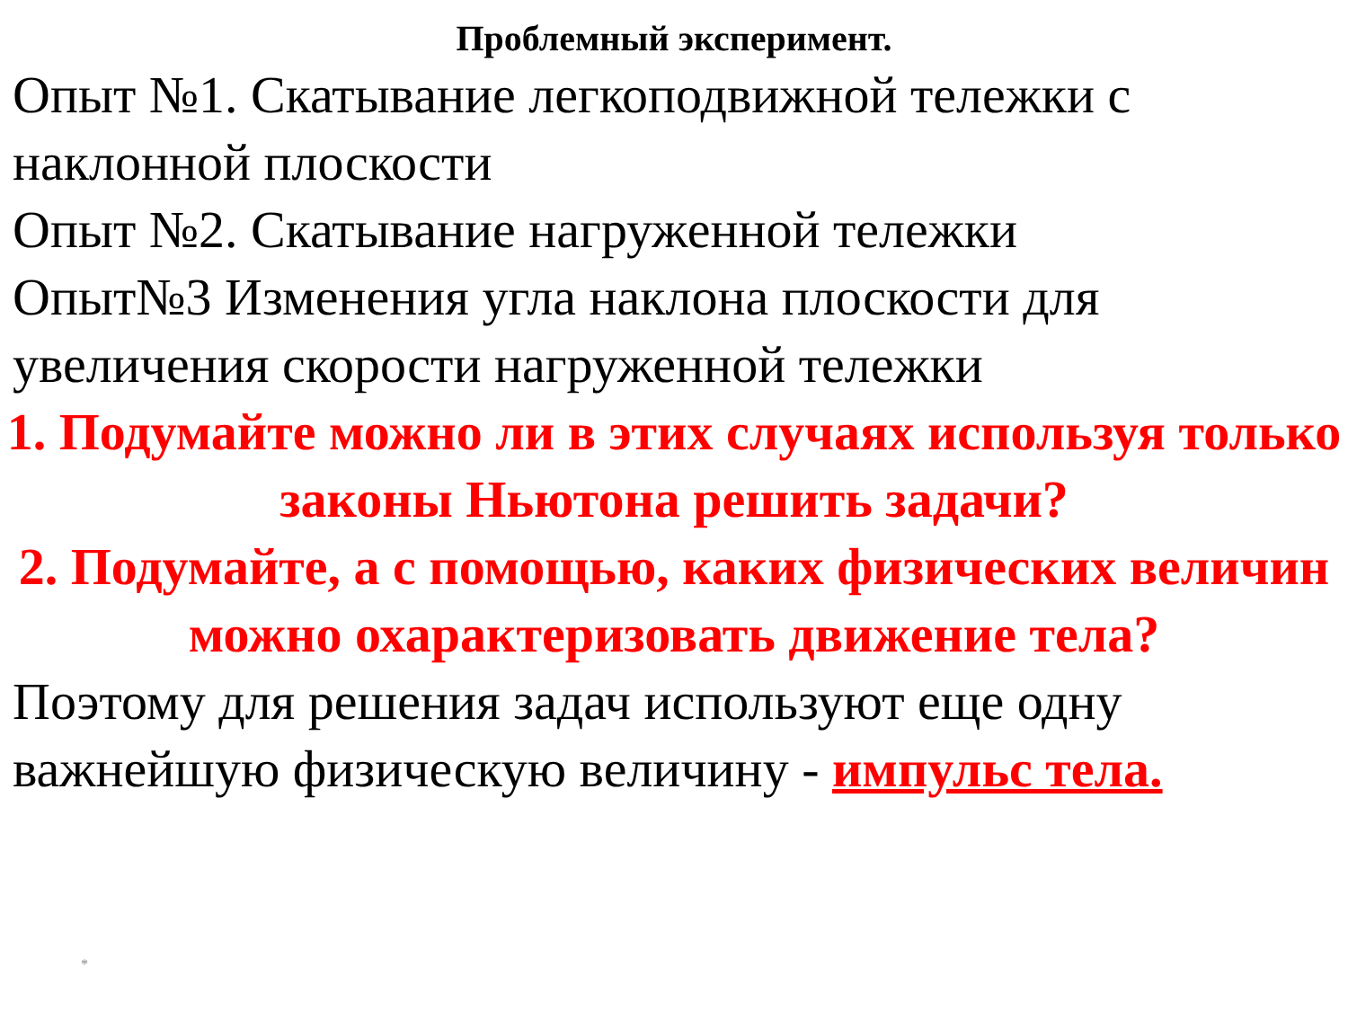Проблемный эксперимент.
Опыт №1. Скатывание легкоподвижной тележки с наклонной плоскости
Опыт №2. Скатывание нагруженной тележки
Опыт№3 Изменения угла наклона плоскости для увеличения скорости нагруженной тележки
1. Подумайте можно ли в этих случаях используя только законы Ньютона решить задачи?
2. Подумайте, а с помощью, каких физических величин можно охарактеризовать движение тела?
Поэтому для решения задач используют еще одну важнейшую физическую величину - импульс тела.
*